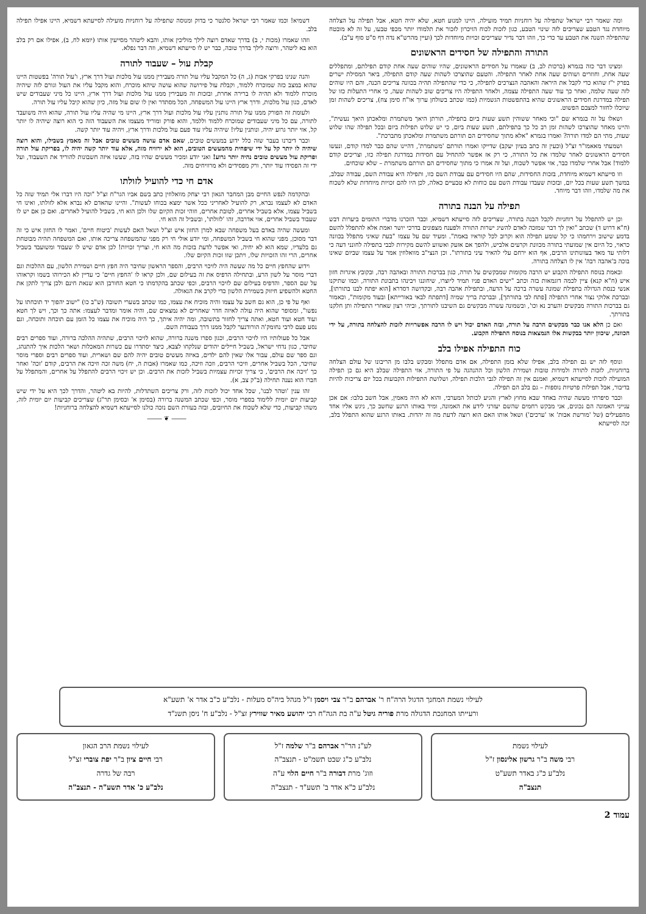ומה שאמר רבי ישראל שתפילה על רוחניות תמיד מועילה, היינו למנוע חטא, שלא יהיה חטא, אבל תפילה על הצלחה מיוחדת נגד הטבע שצריכים לזה שינוי הטבע, כגון לזכות לכוח הזיכרון לזכור את תלמודו יותר מכפי טבעו, על זה לא מובטח שהתפילה תשנה את הטבע עד כדי כך, וזהו דבר נדיר שצריכים זכויות מיוחדות לכך (ועיין מהרש"א נדה דף ס"ט סוף ע"ב).
התורה והתפילה של חסידים הראשונים
ומצינו דבר כזה בגמרא (ברכות לב, ב) שאמרו על חסידים הראשונים, שהיו שוהים שעה אחת קודם תפילתם, ומתפללים שעה אחת, וחוזרים ושוהים שעה אחת לאחר התפילה. והטעם שהוצרכו לשהות שעה קודם התפילה, ביאר המסילת ישרים בפרק י"ז שהוא כדי לקבל את היראה והאהבה הנצרכים לתפילה, כי כדי שהתפילה תהיה בכוונה צריכים הכנה, והם היו שוהים לזה שעה שלמה, ואחר כך עוד שעה התפילה עצמה, ולאחר התפילה היו צריכים שוב לשהות שעה, כי אחרי התעלות כזו של תפילה במדרגת חסידים הראשונים שהיא בהתפשטות הגשמיות (כמו שכתב בשולחן ערוך או"ח סימן צח), צריכים לשהות זמן שיוכלו לחזור למצבם הפשוט.
ושאלו על זה בגמרא שם "וכי מאחר ששוהין תשע שעות ביום בתפילה, תורתן היאך משתמרת ומלאכתן היאך נעשית", והיינו מאחר שהוצרכו לשהות זמן רב כל כך בתפילתם, תשע שעות ביום, כי יש שלוש תפילות ביום ובכל תפילה שהו שלוש שעות, מתי הם למדו תורה? ואמרו בגמרא "אלא מתוך שחסידים הם תורתם משתמרת ומלאכתן מתברכת".
ושמעתי מאאמו"ר זצ"ל (וכעין זה כתב בעיון יעקב) שדייקו ואמרו תורתם 'משתמרת', דהיינו שהם כבר למדו קודם, ונעשו חסידים הראשונים לאחר שלמדו את כל התורה, כי רק אז אפשר להתחיל עם חסידות במדרגת תפילה כזו, וצריכים קודם ללמוד! אבל אחרי שלמדו כבר, אזי אפשר לשכוח, ועל זה אמרו כי מתוך שחסידים הם תורתם משתמרת – שלא שוכחים.
וזו סייעתא דשמיא מיוחדת, בזכות החסידות, שהם היו חסידים עם עבודת השם כזו, ותפילה היא עבודת השם, עבודה שבלב, במשך תשע שעות בכל יום, ובזכות שעבדו עבודת השם עם כוחות לא טבעיים כאלה, לכן היו להם זכויות מיוחדות שלא לשכוח את מה שלמדו, וזהו דבר מיוחד.
תפילה על הבנה בתורה
וכן יש להתפלל על רוחניות לקבל הבנה בתורה, שצריכים לזה סייעתא דשמיא, וכבר הזכרנו מדברי התומים ביערות דבש (ח"א דרוש ד) שכתב "ואין לך דבר שמזכה לאדם להשיג ישרות התורה ולפענח מצפונים בדרכי יושר ואמת אלא להתפלל להשם בדמע שישוב וירחמהו כי קל שומע תפילה הוא וקרוב לכל קוראיו באמת". ומעיד שם על עצמו "בעת שאיני מתפלל בכוונה כראוי, כל היום אין שמועתי בתורה מכוונת וקרעים אלביש, ולהפך אם אזעק ואשווע להשם מקירות לבבי בתפילה לחונני דעה כי דלותי עד מאד בעוונותינו הרבים, אף הוא ירחם עלי להאיר עיני בתורתו". וכן הנצי"ב מוואלוזין אמר על עצמו שביום שאינו בוכה ב'אהבה רבה' אין לו הצלחה בתורה.
ובאמת בנוסח התפילה הקבוע יש הרבה מקומות שמבקשים על תורה, כגון בברכות התורה ובאהבה רבה, ובקובץ איגרות חזון איש (ח"א קנא) ציין לכמה דוגמאות בזה וכתב "ישים האדם פניו תמיד ליוצרו, שיחוננו ויבינהו בתבונת התורה, וכמו שתיקנו אנשי כנסת הגדולה בתפילת שמונה עשרה ברכה על הדעה, ובתפילת אהבה רבה, ובקדושה דסדרא [הוא יפתח לבנו בתורתו], ובברכת אלוקי נצור אחרי התפילה [פתח לבי בתורתך], ובברכת בריך שמיה [דתפתח לבאי באורייתא] ובעוד מקומות", וכאמור גם בברכות התורה מבקשים והערב נא וכו', ובשמונה עשרה מבקשים גם השיבנו לתורתך, וביהי רצון שאחרי התפילה ותן חלקנו בתורתך.
ואם כן הלא אנו כבר מבקשים הרבה על תורה, ובזה האדם יכול ויש לו הרבה אפשרויות לזכות להצלחה בתורה, על ידי הכוונה, שיכוון יותר בבקשות אלו הנמצאות בנוסח התפילה הקבוע.
כוח התפילה אפילו בלב
ונוסף לזה יש גם תפילה בלב, אפילו שלא בזמן התפילה, אם אדם מתפלל ומבקש בלבו מן הריבונו של עולם הצלחה ברוחניות, לזכות לתורה ולמידות טובות ושמירת הלשון וכל ההנהגה על פי התורה, אזי התפילה שבלב היא גם כן תפילה המועילה לזכות לסייעתא דשמיא, ואמנם אין זה תפילה לגבי הלכות תפילה, ושלושת התפילות הקבועות בכל יום צריכות להיות בדיבור, אבל תפילות פרטיות נוספות – גם בלב הם תפילה.
וכבר סיפרתי מעשה שהיה באחד שבא מחוץ לארץ והגיע לכותל המערבי, והוא לא היה מאמין, אבל חשב בלבו: אם אכן ענייני האמונה הם נכונים, אני מבקש רחמים שהשם יעזרני לידע את האמונה, ומיד באותו הרגע שחשב כך, ניגש אליו אחד מהפעילים (של 'מורשת אבות' או 'ערכים') ושאל אותו האם הוא רוצה לדעת מה זה יהדות. באותו הרגע שהוא התפלל בלב, זכה לסייעתא
דשמיא! וכמו שאמר רבי ישראל סלנטר כי בדוק ומנוסה שתפילה על רוחניות מועילה לסייעתא דשמיא, היינו אפילו תפילה בלב.
וזהו שאמרו (מכות י, ב) בדרך שאדם רוצה לילך מוליכין אותו, והבא ליטהר מסייעין אותו (יומא לח, ב), אפילו אם רק בלב הוא בא ליטהר, ורוצה לילך בדרך טובה, כבר יש לו סייעתא דשמיא, וזה דבר נפלא.
קבלת עול – שעבוד לתורה
והנה שנינו בפרקי אבות (ג, ה) כל המקבל עליו עול תורה מעבירין ממנו עול מלכות ועול דרך ארץ, ו'עול תורה' בפשטות היינו שהוא במצב כזה שמוכרח ללמוד, וקבלת עול פירושה שהוא עושה שיהא מוכרח, והוא מקבל עליו את העול וגורם לזה שיהיה מוכרח ללמוד ולא תהיה לו ברירה אחרת, ובזכות זה מעבירין ממנו עול מלכות ועול דרך ארץ, היינו כל מיני שעבודים שיש לאדם, כגון עול מלכות, ודרך ארץ היינו עול המשפחה, הכל מסתדר ואין לו שום עול מזה, כיון שהוא קיבל עליו עול תורה.
ולעומת זה הפורק ממנו עול תורה נותנין עליו עול מלכות ועול דרך ארץ, היינו מי שהיה עליו עול תורה, שהוא היה משועבד לתורה, עם כל מיני שעבודים שמוכרח ללמוד וללמד, והוא פורק ומוריד מעצמו את השעבוד הזה כי הוא רוצה שיהיה לו יותר קל, אזי יותר גרוע יהיה, ונותנין עליו! שיהיה עליו עוד פעם עול מלכות ודרך ארץ, ויהיה עוד יותר קשה.
וכבר דיברנו בעבר שזה כלל ידוע במעשים טובים, שאם אדם עושה מעשים טובים אבל זה מאמץ בשבילו, והוא רוצה שיהיה לו יותר קל על ידי שיפחית מהמעשים הטובים, הוא לא ירוויח מזה, אלא עוד יותר קשה יהיה לו, בפריקת עול תורה ופריקת עול מעשים טובים נהיה יותר גרוע! ואני יודע ומכיר מעשים שהיו בזה, שעשו איזה חשבונות להוריד את השעבוד, ועל ידי זה הפסידו עוד יותר, ורק מפסידים ולא מרוויחים מזה.
אדם חי כדי להועיל לזולתו
ובהקדמה לנפש החיים מבן המחבר הגאון רבי יצחק מוואלוזין כתב בשם אביו הגר"ח זצ"ל "וכה היו דברו אלי תמיד שזה כל האדם לא לעצמו נברא, רק להועיל לאחריני ככל אשר ימצא בכוחו לעשות". והיינו שהאדם לא נברא אלא לזולתו, ואינו חי בשביל עצמו, אלא בשביל אחרים, לטובת אחרים, וזוהי זכות הקיום שלו ולכן הוא חי, בשביל להועיל לאחרים. ואם כן אם יש לו שעבוד בשביל אחרים, אזי אדרבה, זהו 'לזולתו', ובשביל זה הוא חי.
ומעשה שהיה באדם בעל משפחה שבא למרן החזון איש זצ"ל ושאל האם לעשות 'ביטוח חיים', ואמר לו החזון איש כי זה דבר מסוכן, מפני שהוא חי בשביל המשפחה, ומי יודע אולי חי רק מפני שהמשפחה צריכה אותו, ואם המשפחה תהיה מבוטחת גם בלעדיו, שמא הוא לא יחיה, ואי אפשר לדעת בזכות מה הוא חי, וצריך זכויות! לכן אדם שיש לו שעבוד ומשועבד בשביל אחרים, הרי זהו הזכויות שלו, ויתכן שזו זכות הקיום שלו.
וידוע שהחפץ חיים כל מה שעשה היה לזיכוי הרבים, והספר הראשון שחיבר היה חפץ חיים ושמירת הלשון, עם ההלכות וגם דברי מוסר על לשון הרע, ובתחילה הדפיס את זה בעילום שם, ולכן קראו לו 'החפץ חיים' כי עדיין לא הכירוהו בשמו וקראוהו על שם הספר, והדפיס בעילום שם לזיכוי הרבים, וכפי שכתב בהקדמתו כי חטא החורבן הוא שנאת חינם ולכן צריך לתקן את החטא ולהשפיע חיזוק בשמירת הלשון כדי לקרב את הגאולה.
ואף על פי כן, הוא גם חשב על עצמו והיה מוכיח את עצמו, כמו שכתב בשערי תשובה (ש"ב כו) "ישוב יהפוך יד תוכחתו על נפשו", ומסופר שהוא היה עולה לאיזה חדר שאחרים לא נמצאים שם, והיה אומר ומדבר לעצמו: אתה כך וכך, ויש לך חטא ועוד חטא ועוד חטא, ואתה צריך לחזור בתשובה, ומה יהיה איתך, כך היה מוכיח את עצמו כל הזמן עם תוכחה ותוכחה, וגם נסע פעם לרבי נחומק'ה הורודנער לקבל ממנו דרך בעבודת השם.
אבל כל פעולותיו היו לזיכוי הרבים, וכגון ספרו משנה ברורה, שהוא לזיכוי הרבים, שתהיה ההלכה ברורה, ועוד ספרים רבים שחיבר, כגון נדחי ישראל, בשביל חיילים יהודים שנלקחו לצבא, כיצד יסתדרו עם כשרות המאכלות ושאר הלכות איך להתנהג, וגם ספר שם עולם, עבור אלו שאין להם ילדים, באיזה מעשים טובים יהיה להם שם ושארית, ועוד ספרים רבים וספרי מוסר שחיבר, הכל בשביל אחרים, וזיכוי הרבים, וזכה וזיכה, כמו שאמרו (אבות ה, יח) משה זכה וזיכה את הרבים, קודם 'זכה' ואחר כך 'זיכה את הרבים', כי צריך זכויות עצמיות בשביל לזכות את הרבים. וכן יש זיכוי הרבים להתפלל על אחרים, והמתפלל על חברו הוא נענה תחילה (ב"ק צב, א).
זהו ענין 'וטהר לבנו', שכל אחד יכול לזכות לזה, ורק צריכים השתדלות, להיות בא ליטהר, והדרך לכך היא על ידי שיש קביעות יום יומית ללימוד בספרי מוסר, וכפי שכתב המשנה ברורה (בסימן א' ובסימן תר"ג) שצריכים קביעות יום יומית לזה, משהו קביעות, כדי שלא לשכוח את החיובים, ובזה בעזרת השם נזכה כולנו לסייעתא דשמיא להצלחה ברוחניות!
⸻ ❦ ⸻
לעילוי נשמת המחנך הדגול הרה"ח ר' אברהם ב"ר צבי ויסמן ז"ל מנהל ביה"ס מעלות - נלב"ע כ"ב אדר א' תשע"א
ורעייתו המחנכת הדגולה מרת פוריה גיטל ע"ה בת הגה"ח רבי יהושע מאיר שווירץ זצ"ל - נלב"ע ח' ניסן תשנ"ד
לעילוי נשמת
רבי משה ב"ר גרשון אלינסון ז"ל
נלב"ע כ"ג באדר תשע"ט
תנצב"ה
לע"נ הר"ר אברהם ב"ר שלמה ז"ל
נלב"ע כ"ג שבט תשמ"ט - תנצב"ה
וזוג' מרת דבורה ב"ר חיים הלוי ע"ה
נלב"ע כ"א אדר ב' תשע"ד - תנצב"ה
לעילוי נשמת הרב הגאון
רבי חיים ציון ב"ר יפת צוברי זצ"ל
רבה של גדרה
נלב"ע כ' אדר תשע"ה - תנצב"ה
עמוד 2